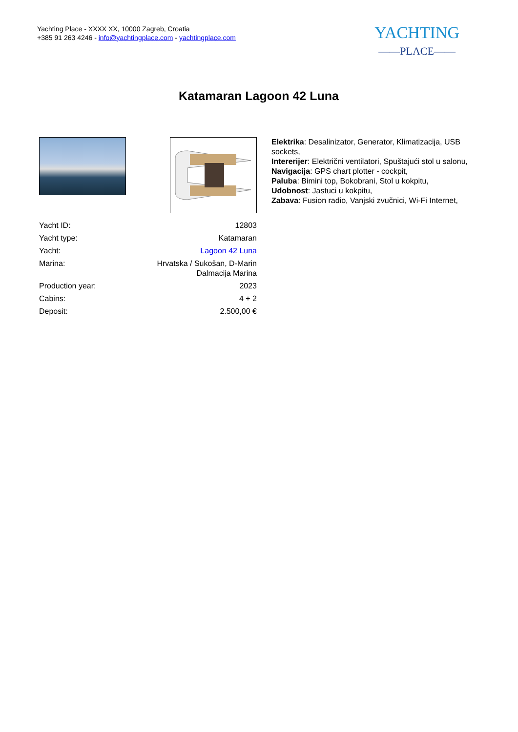Yachting Place - XXXX XX, 10000 Zagreb, Croatia
+385 91 263 4246 - info@yachtingplace.com - yachtingplace.com
YACHTING
——PLACE——
Katamaran Lagoon 42 Luna
| Yacht ID: | 12803 |
| Yacht type: | Katamaran |
| Yacht: | Lagoon 42 Luna |
| Marina: | Hrvatska / Sukošan, D-Marin Dalmacija Marina |
| Production year: | 2023 |
| Cabins: | 4 + 2 |
| Deposit: | 2.500,00 € |
Elektrika: Desalinizator, Generator, Klimatizacija, USB sockets,
Intererijer: Električni ventilatori, Spuštajući stol u salonu,
Navigacija: GPS chart plotter - cockpit,
Paluba: Bimini top, Bokobrani, Stol u kokpitu,
Udobnost: Jastuci u kokpitu,
Zabava: Fusion radio, Vanjski zvučnici, Wi-Fi Internet,